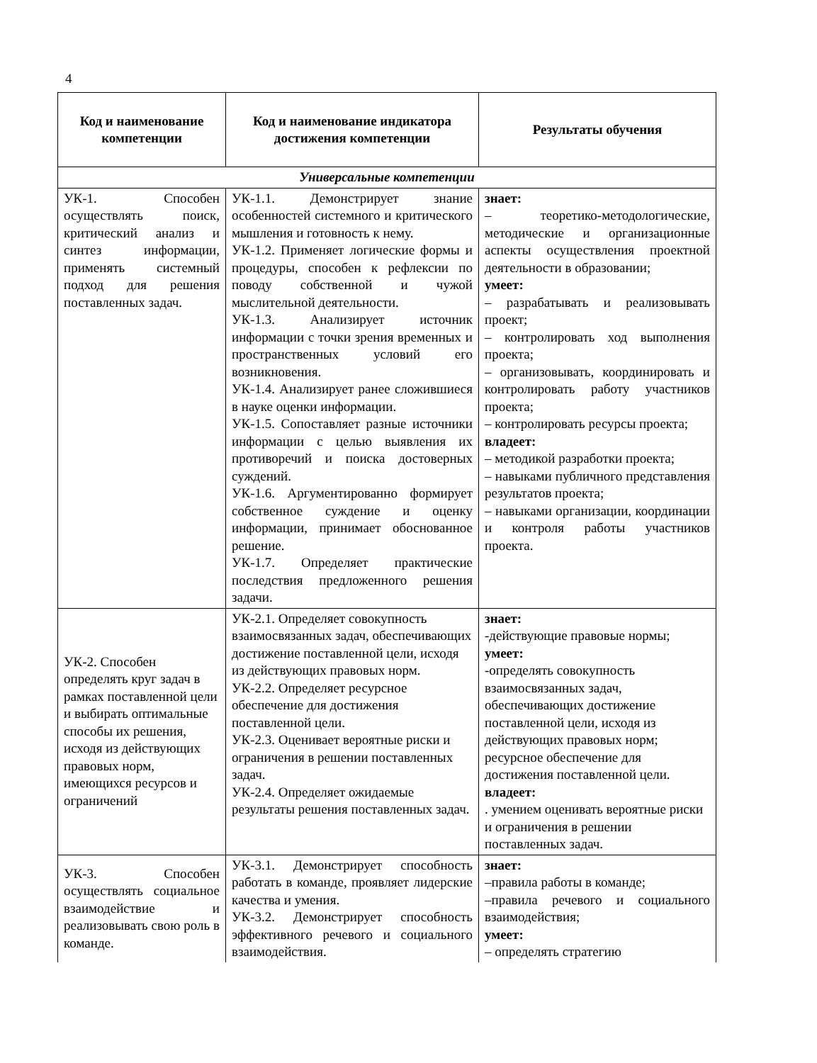4
| Код и наименование компетенции | Код и наименование индикатора достижения компетенции | Результаты обучения |
| --- | --- | --- |
| Универсальные компетенции | | |
| УК-1. Способен осуществлять поиск, критический анализ и синтез информации, применять системный подход для решения поставленных задач. | УК-1.1. Демонстрирует знание особенностей системного и критического мышления и готовность к нему. УК-1.2. Применяет логические формы и процедуры, способен к рефлексии по поводу собственной и чужой мыслительной деятельности. УК-1.3. Анализирует источник информации с точки зрения временных и пространственных условий его возникновения. УК-1.4. Анализирует ранее сложившиеся в науке оценки информации. УК-1.5. Сопоставляет разные источники информации с целью выявления их противоречий и поиска достоверных суждений. УК-1.6. Аргументированно формирует собственное суждение и оценку информации, принимает обоснованное решение. УК-1.7. Определяет практические последствия предложенного решения задачи. | знает: – теоретико-методологические, методические и организационные аспекты осуществления проектной деятельности в образовании; умеет: – разрабатывать и реализовывать проект; – контролировать ход выполнения проекта; – организовывать, координировать и контролировать работу участников проекта; – контролировать ресурсы проекта; владеет: – методикой разработки проекта; – навыками публичного представления результатов проекта; – навыками организации, координации и контроля работы участников проекта. |
| УК-2. Способен определять круг задач в рамках поставленной цели и выбирать оптимальные способы их решения, исходя из действующих правовых норм, имеющихся ресурсов и ограничений | УК-2.1. Определяет совокупность взаимосвязанных задач, обеспечивающих достижение поставленной цели, исходя из действующих правовых норм. УК-2.2. Определяет ресурсное обеспечение для достижения поставленной цели. УК-2.3. Оценивает вероятные риски и ограничения в решении поставленных задач. УК-2.4. Определяет ожидаемые результаты решения поставленных задач. | знает: -действующие правовые нормы; умеет: -определять совокупность взаимосвязанных задач, обеспечивающих достижение поставленной цели, исходя из действующих правовых норм; ресурсное обеспечение для достижения поставленной цели. владеет: . умением оценивать вероятные риски и ограничения в решении поставленных задач. |
| УК-3. Способен осуществлять социальное взаимодействие и реализовывать свою роль в команде. | УК-3.1. Демонстрирует способность работать в команде, проявляет лидерские качества и умения. УК-3.2. Демонстрирует способность эффективного речевого и социального взаимодействия. | знает: –правила работы в команде; –правила речевого и социального взаимодействия; умеет: – определять стратегию |